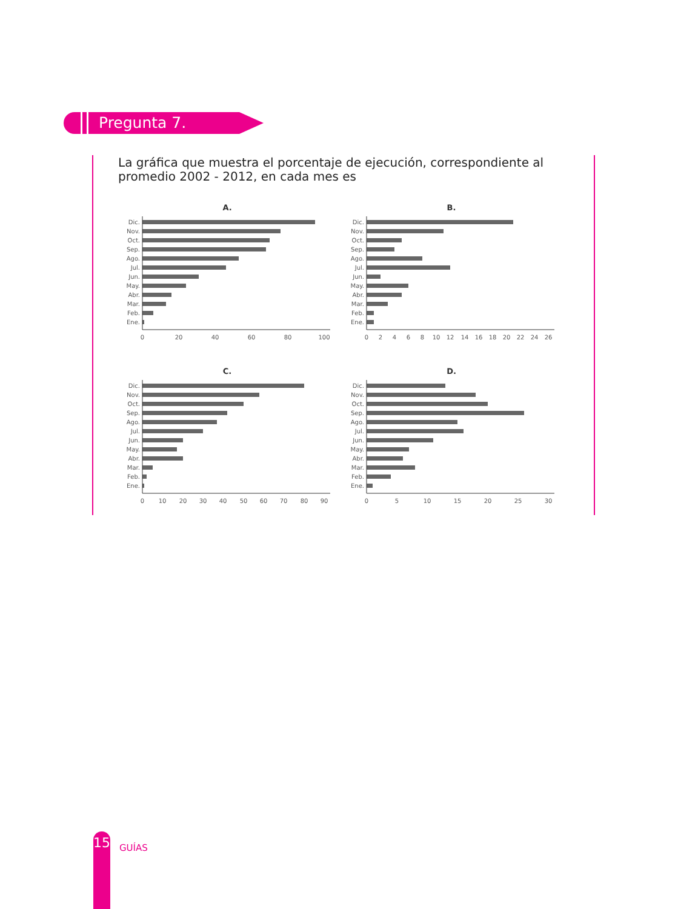Pregunta 7.
La gráfica que muestra el porcentaje de ejecución, correspondiente al promedio 2002 - 2012, en cada mes es
A.
Dic.
Nov.
Oct.
Sep.
Ago.
Jul.
Jun.
May.
Abr.
Mar.
Feb.
Ene.
0
20
40
60
80
100
B.
Dic.
Nov.
Oct.
Sep.
Ago.
Jul.
Jun.
May.
Abr.
Mar.
Feb.
Ene.
0
2
4
6
8
10
12
14
16
18
20
22
24
26
C.
Dic.
Nov.
Oct.
Sep.
Ago.
Jul.
Jun.
May.
Abr.
Mar.
Feb.
Ene.
0
10
20
30
40
50
60
70
80
90
D.
Dic.
Nov.
Oct.
Sep.
Ago.
Jul.
Jun.
May.
Abr.
Mar.
Feb.
Ene.
0
5
10
15
20
25
30
15
GUÍAS